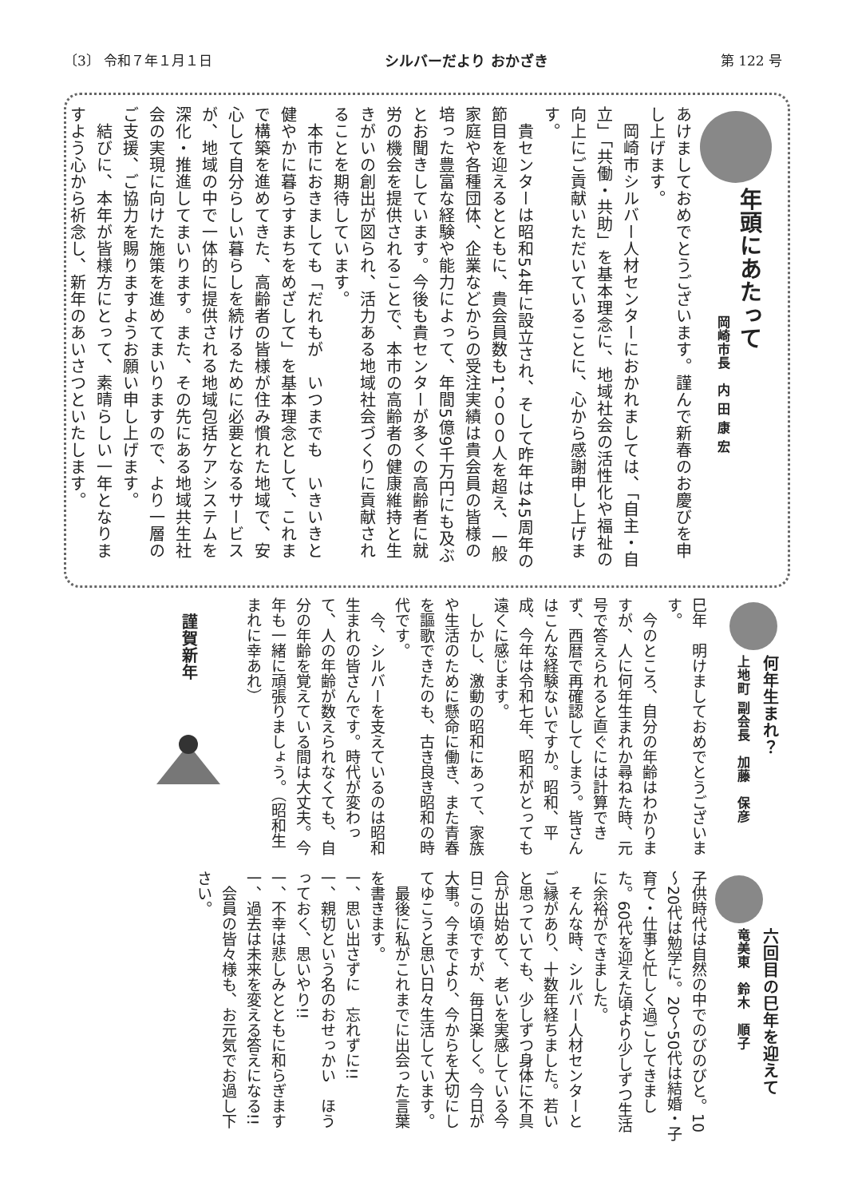〔3〕 令和７年１月１日 シルバーだより おかざき 第 122 号
年頭にあたって
岡崎市長　内 田 康 宏
あけましておめでとうございます。謹んで新春のお慶びを申し上げます。
　岡崎市シルバー人材センターにおかれましては、「自主・自立」「共働・共助」を基本理念に、地域社会の活性化や福祉の向上にご貢献いただいていることに、心から感謝申し上げます。
　貴センターは昭和54年に設立され、そして昨年は45周年の節目を迎えるとともに、貴会員数も1，０００人を超え、一般家庭や各種団体、企業などからの受注実績は貴会員の皆様の培った豊富な経験や能力によって、年間5億9千万円にも及ぶとお聞きしています。今後も貴センターが多くの高齢者に就労の機会を提供されることで、本市の高齢者の健康維持と生きがいの創出が図られ、活力ある地域社会づくりに貢献されることを期待しています。
　本市におきましても「だれもが　いつまでも　いきいきと　健やかに暮らすまちをめざして」を基本理念として、これまで構築を進めてきた、高齢者の皆様が住み慣れた地域で、安心して自分らしい暮らしを続けるために必要となるサービスが、地域の中で一体的に提供される地域包括ケアシステムを深化・推進してまいります。また、その先にある地域共生社会の実現に向けた施策を進めてまいりますので、より一層のご支援、ご協力を賜りますようお願い申し上げます。
　結びに、本年が皆様方にとって、素晴らしい一年となりますよう心から祈念し、新年のあいさつといたします。
何年生まれ？
上地町 副会長　加藤　保彦
巳年　明けましておめでとうございます。
　今のところ、自分の年齢はわかりますが、人に何年生まれか尋ねた時、元号で答えられると直ぐには計算できず、西暦で再確認してしまう。皆さんはこんな経験ないですか。昭和、平成、今年は令和七年、昭和がとっても遠くに感じます。
　しかし、激動の昭和にあって、家族や生活のために懸命に働き、また青春を謳歌できたのも、古き良き昭和の時代です。
　今、シルバーを支えているのは昭和生まれの皆さんです。時代が変わって、人の年齢が数えられなくても、自分の年齢を覚えている間は大丈夫。今年も一緒に頑張りましょう。（昭和生まれに幸あれ）
謹賀新年
六回目の巳年を迎えて
竜美東　鈴木　順子
子供時代は自然の中でのびのびと。10～20代は勉学に。20～50代は結婚・子育て・仕事と忙しく過ごしてきました。60代を迎えた頃より少しずつ生活に余裕ができました。
　そんな時、シルバー人材センターとご縁があり、十数年経ちました。若いと思っていても、少しずつ身体に不具合が出始めて、老いを実感している今日この頃ですが、毎日楽しく。今日が大事。今までより、今からを大切にしてゆこうと思い日々生活しています。
　最後に私がこれまでに出会った言葉を書きます。
一、思い出さずに　忘れずに!!
一、親切という名のおせっかい　ほうっておく、思いやり!!
一、不幸は悲しみとともに和らぎます
一、過去は未来を変える答えになる!!
　会員の皆々様も、お元気でお過し下さい。